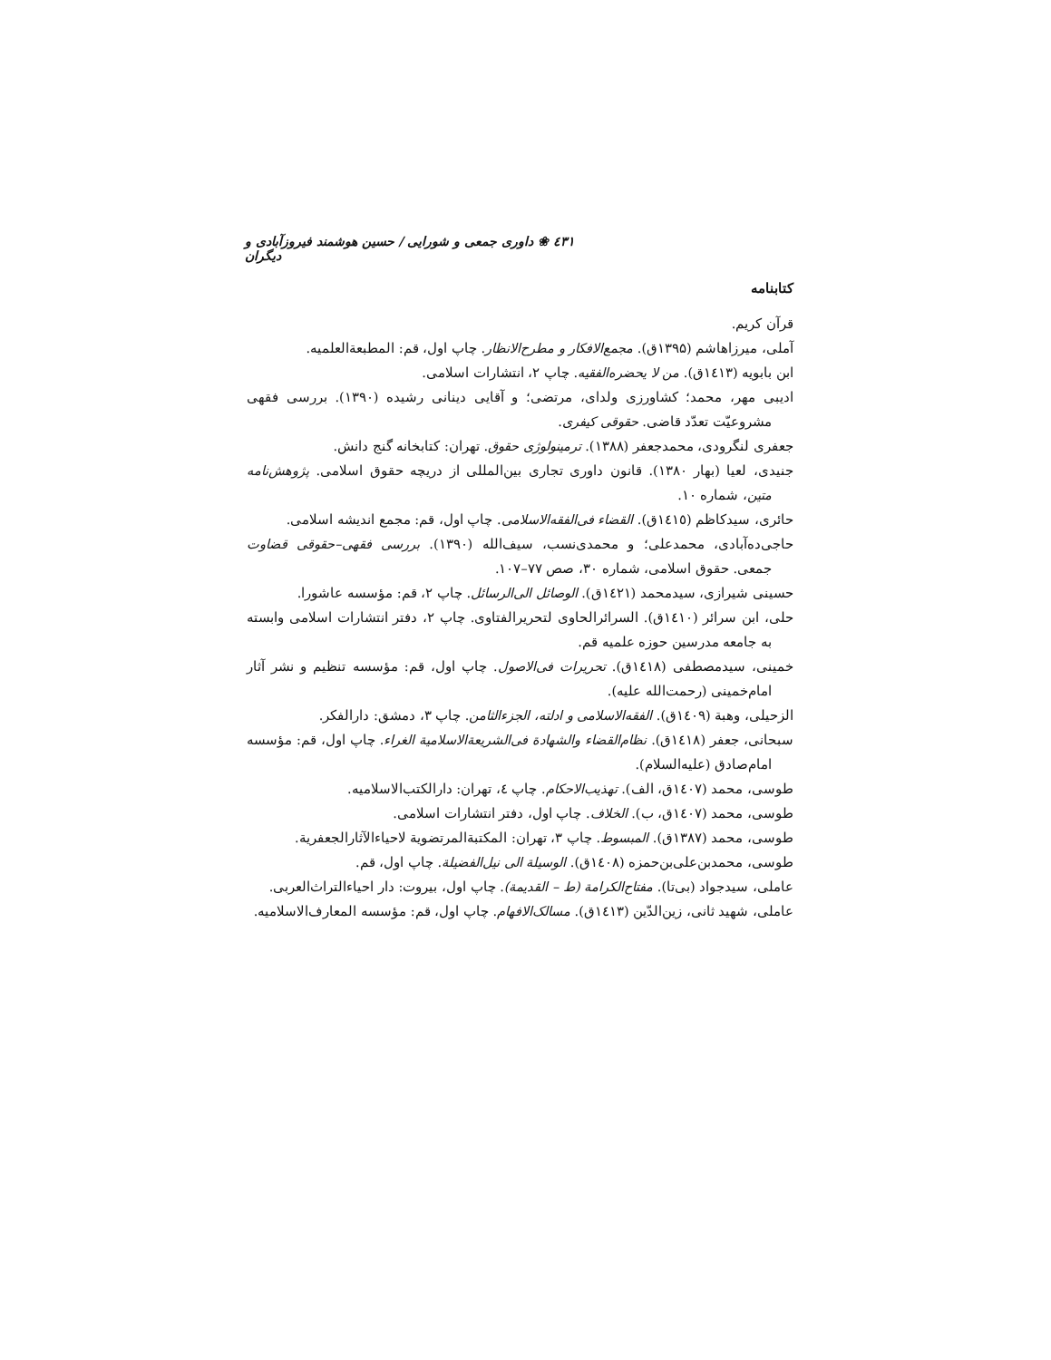٤٣١ ❀ داوری جمعی و شورایی / حسین هوشمند فیروزآبادی و دیگران
کتابنامه
قرآن کریم.
آملی، میرزاهاشم (۱۳۹۵ق). مجمع‌الافکار و مطرح‌الانظار. چاپ اول، قم: المطبعةالعلمیه.
ابن بابویه (١٤١٣ق). من لا یحضره‌الفقیه. چاپ ۲، انتشارات اسلامی.
ادیبی مهر، محمد؛ کشاورزی ولدای، مرتضی؛ و آقایی دینانی رشیده (۱۳۹۰). بررسی فقهی مشروعیّت تعدّد قاضی. حقوقی کیفری.
جعفری لنگرودی، محمدجعفر (۱۳۸۸). ترمینولوژی حقوق. تهران: کتابخانه گنج دانش.
جنیدی، لعیا (بهار ۱۳۸۰). قانون داوری تجاری بین‌المللی از دریچه حقوق اسلامی. پژوهش‌نامه متین، شماره ۱۰.
حائری، سیدکاظم (١٤١٥ق). القضاء فی‌الفقه‌الاسلامی. چاپ اول، قم: مجمع اندیشه اسلامی.
حاجی‌ده‌آبادی، محمدعلی؛ و محمدی‌نسب، سیف‌الله (۱۳۹۰). بررسی فقهی–حقوقی قضاوت جمعی. حقوق اسلامی، شماره ۳۰، صص ۷۷–۱۰۷.
حسینی شیرازی، سیدمحمد (١٤٢١ق). الوصائل الی‌الرسائل. چاپ ۲، قم: مؤسسه عاشورا.
حلی، ابن سرائر (١٤١٠ق). السرائرالحاوی لتحریرالفتاوی. چاپ ۲، دفتر انتشارات اسلامی وابسته به جامعه مدرسین حوزه علمیه قم.
خمینی، سیدمصطفی (١٤١٨ق). تحریرات فی‌الاصول. چاپ اول، قم: مؤسسه تنظیم و نشر آثار امام‌خمینی (رحمت‌الله علیه).
الزحیلی، وهبة (١٤٠٩ق). الفقه‌الاسلامی و ادلته، الجزءالثامن. چاپ ۳، دمشق: دارالفکر.
سبحانی، جعفر (١٤١٨ق). نظام‌القضاء والشهادة فی‌الشریعةالاسلامیة الغراء. چاپ اول، قم: مؤسسه امام‌صادق (علیه‌السلام).
طوسی، محمد (١٤٠٧ق، الف). تهذیب‌الاحکام. چاپ ٤، تهران: دارالکتب‌الاسلامیه.
طوسی، محمد (١٤٠٧ق، ب). الخلاف. چاپ اول، دفتر انتشارات اسلامی.
طوسی، محمد (۱۳۸۷ق). المبسوط. چاپ ۳، تهران: المکتبةالمرتضویة لاحیاءالآثارالجعفریة.
طوسی، محمدبن‌علی‌بن‌حمزه (١٤٠٨ق). الوسیلة الی نیل‌الفضیلة. چاپ اول، قم.
عاملی، سیدجواد (بی‌تا). مفتاح‌الکرامة (ط – القدیمة). چاپ اول، بیروت: دار احیاءالتراث‌العربی.
عاملی، شهید ثانی، زین‌الدّین (١٤١٣ق). مسالک‌الافهام. چاپ اول، قم: مؤسسه المعارف‌الاسلامیه.